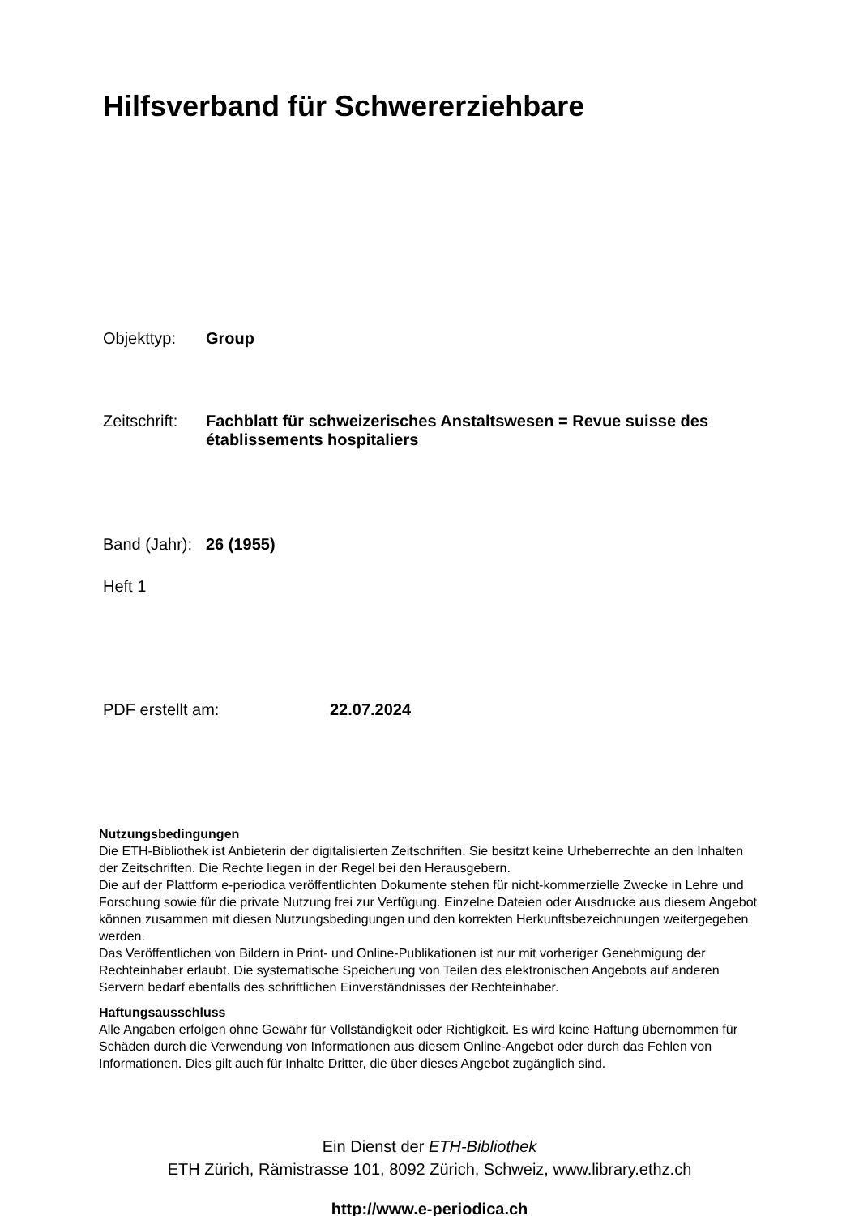Hilfsverband für Schwererziehbare
Objekttyp: Group
Zeitschrift: Fachblatt für schweizerisches Anstaltswesen = Revue suisse des
établissements hospitaliers
Band (Jahr): 26 (1955)
Heft 1
PDF erstellt am: 22.07.2024
Nutzungsbedingungen
Die ETH-Bibliothek ist Anbieterin der digitalisierten Zeitschriften. Sie besitzt keine Urheberrechte an den Inhalten der Zeitschriften. Die Rechte liegen in der Regel bei den Herausgebern.
Die auf der Plattform e-periodica veröffentlichten Dokumente stehen für nicht-kommerzielle Zwecke in Lehre und Forschung sowie für die private Nutzung frei zur Verfügung. Einzelne Dateien oder Ausdrucke aus diesem Angebot können zusammen mit diesen Nutzungsbedingungen und den korrekten Herkunftsbezeichnungen weitergegeben werden.
Das Veröffentlichen von Bildern in Print- und Online-Publikationen ist nur mit vorheriger Genehmigung der Rechteinhaber erlaubt. Die systematische Speicherung von Teilen des elektronischen Angebots auf anderen Servern bedarf ebenfalls des schriftlichen Einverständnisses der Rechteinhaber.
Haftungsausschluss
Alle Angaben erfolgen ohne Gewähr für Vollständigkeit oder Richtigkeit. Es wird keine Haftung übernommen für Schäden durch die Verwendung von Informationen aus diesem Online-Angebot oder durch das Fehlen von Informationen. Dies gilt auch für Inhalte Dritter, die über dieses Angebot zugänglich sind.
Ein Dienst der ETH-Bibliothek
ETH Zürich, Rämistrasse 101, 8092 Zürich, Schweiz, www.library.ethz.ch
http://www.e-periodica.ch